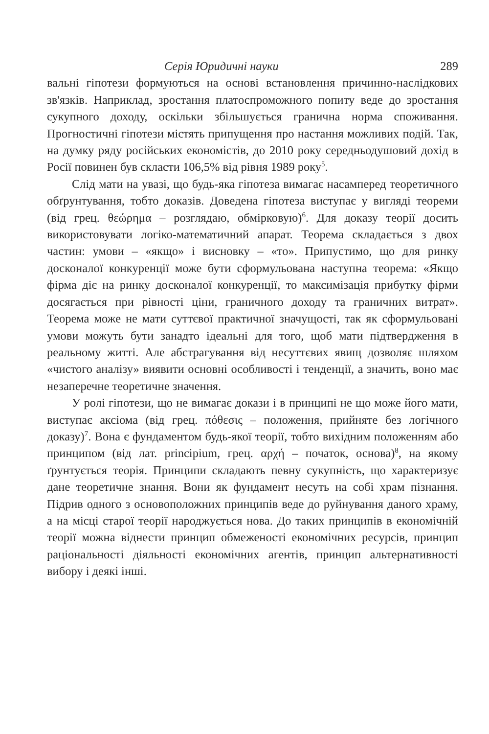Серія Юридичні науки 289
вальні гіпотези формуються на основі встановлення причинно-наслідкових зв'язків. Наприклад, зростання платоспроможного попиту веде до зростання сукупного доходу, оскільки збільшується гранична норма споживання. Прогностичні гіпотези містять припущення про настання можливих подій. Так, на думку ряду російських економістів, до 2010 року середньодушовий дохід в Росії повинен був скласти 106,5% від рівня 1989 року<sup>5</sup>.
Слід мати на увазі, що будь-яка гіпотеза вимагає насамперед теоретичного обґрунтування, тобто доказів. Доведена гіпотеза виступає у вигляді теореми (від грец. θεώρημα – розглядаю, обмірковую)<sup>6</sup>. Для доказу теорії досить використовувати логіко-математичний апарат. Теорема складається з двох частин: умови – «якщо» і висновку – «то». Припустимо, що для ринку досконалої конкуренції може бути сформульована наступна теорема: «Якщо фірма діє на ринку досконалої конкуренції, то максимізація прибутку фірми досягається при рівності ціни, граничного доходу та граничних витрат». Теорема може не мати суттєвої практичної значущості, так як сформульовані умови можуть бути занадто ідеальні для того, щоб мати підтвердження в реальному житті. Але абстрагування від несуттєвих явищ дозволяє шляхом «чистого аналізу» виявити основні особливості і тенденції, а значить, воно має незаперечне теоретичне значення.
У ролі гіпотези, що не вимагає докази і в принципі не що може його мати, виступає аксіома (від грец. πόθεσις – положення, прийняте без логічного доказу)<sup>7</sup>. Вона є фундаментом будь-якої теорії, тобто вихідним положенням або принципом (від лат. principium, грец. αρχή – початок, основа)<sup>8</sup>, на якому ґрунтується теорія. Принципи складають певну сукупність, що характеризує дане теоретичне знання. Вони як фундамент несуть на собі храм пізнання. Підрив одного з основоположних принципів веде до руйнування даного храму, а на місці старої теорії народжується нова. До таких принципів в економічній теорії можна віднести принцип обмеженості економічних ресурсів, принцип раціональності діяльності економічних агентів, принцип альтернативності вибору і деякі інші.